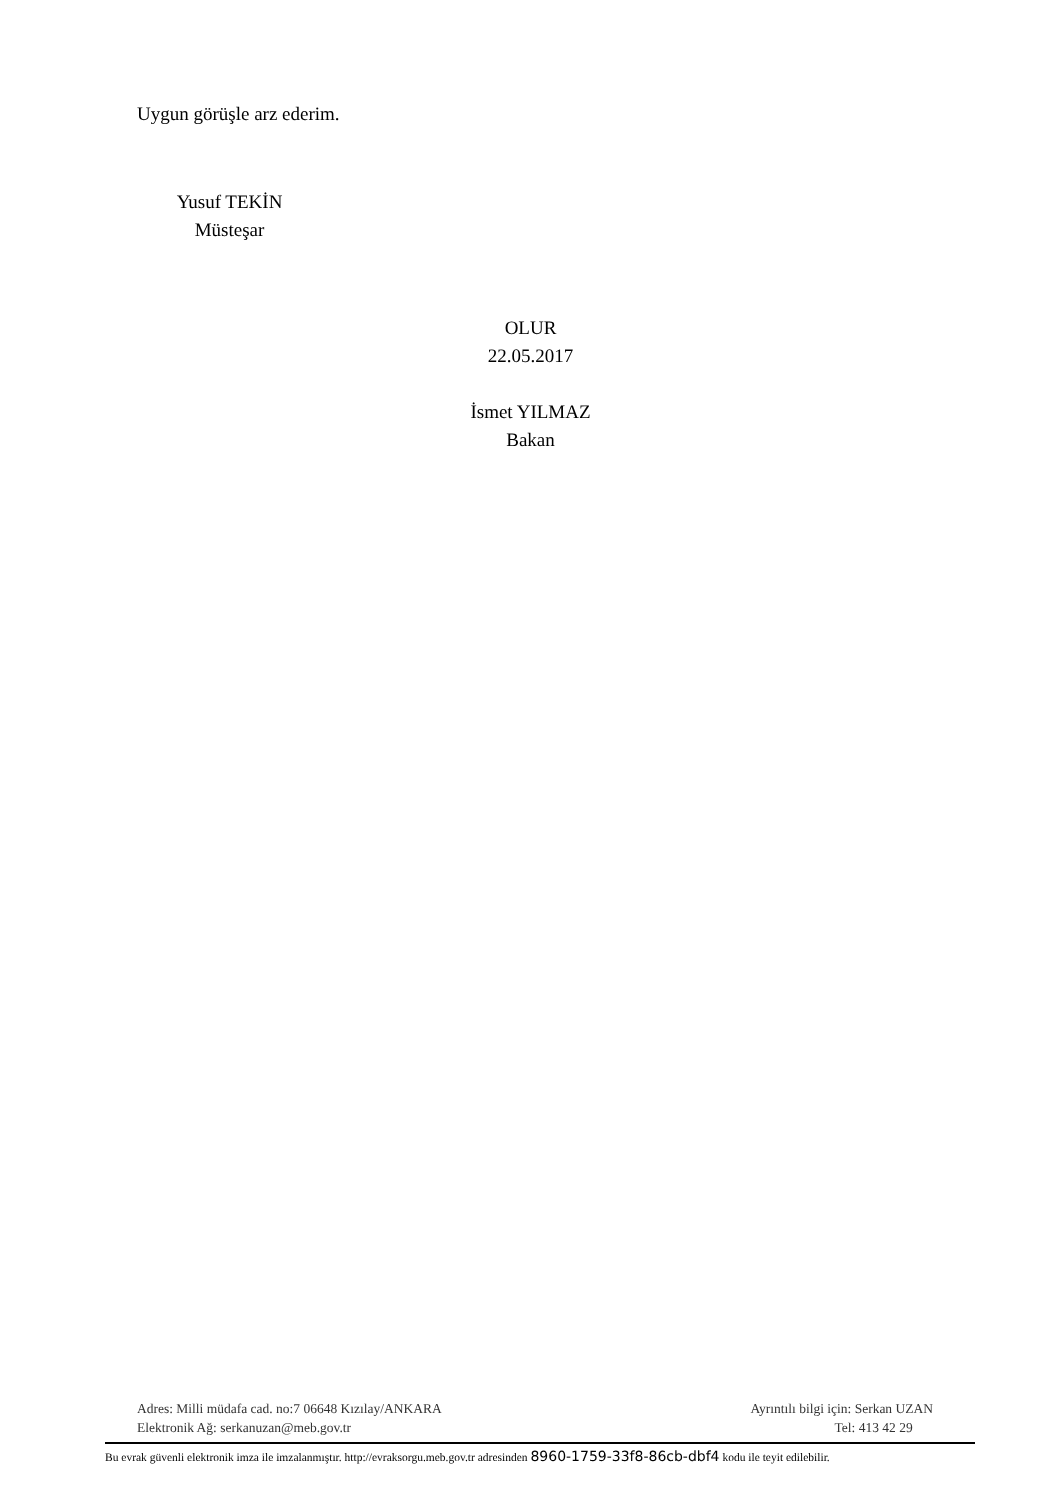Uygun görüşle arz ederim.
Yusuf TEKİN
Müsteşar
OLUR
22.05.2017
İsmet YILMAZ
Bakan
Adres: Milli müdafa cad. no:7 06648 Kızılay/ANKARA
Elektronik Ağ: serkanuzan@meb.gov.tr
Ayrıntılı bilgi için: Serkan UZAN
Tel: 413 42 29
Bu evrak güvenli elektronik imza ile imzalanmıştır. http://evraksorgu.meb.gov.tr adresinden 8960-1759-33f8-86cb-dbf4 kodu ile teyit edilebilir.